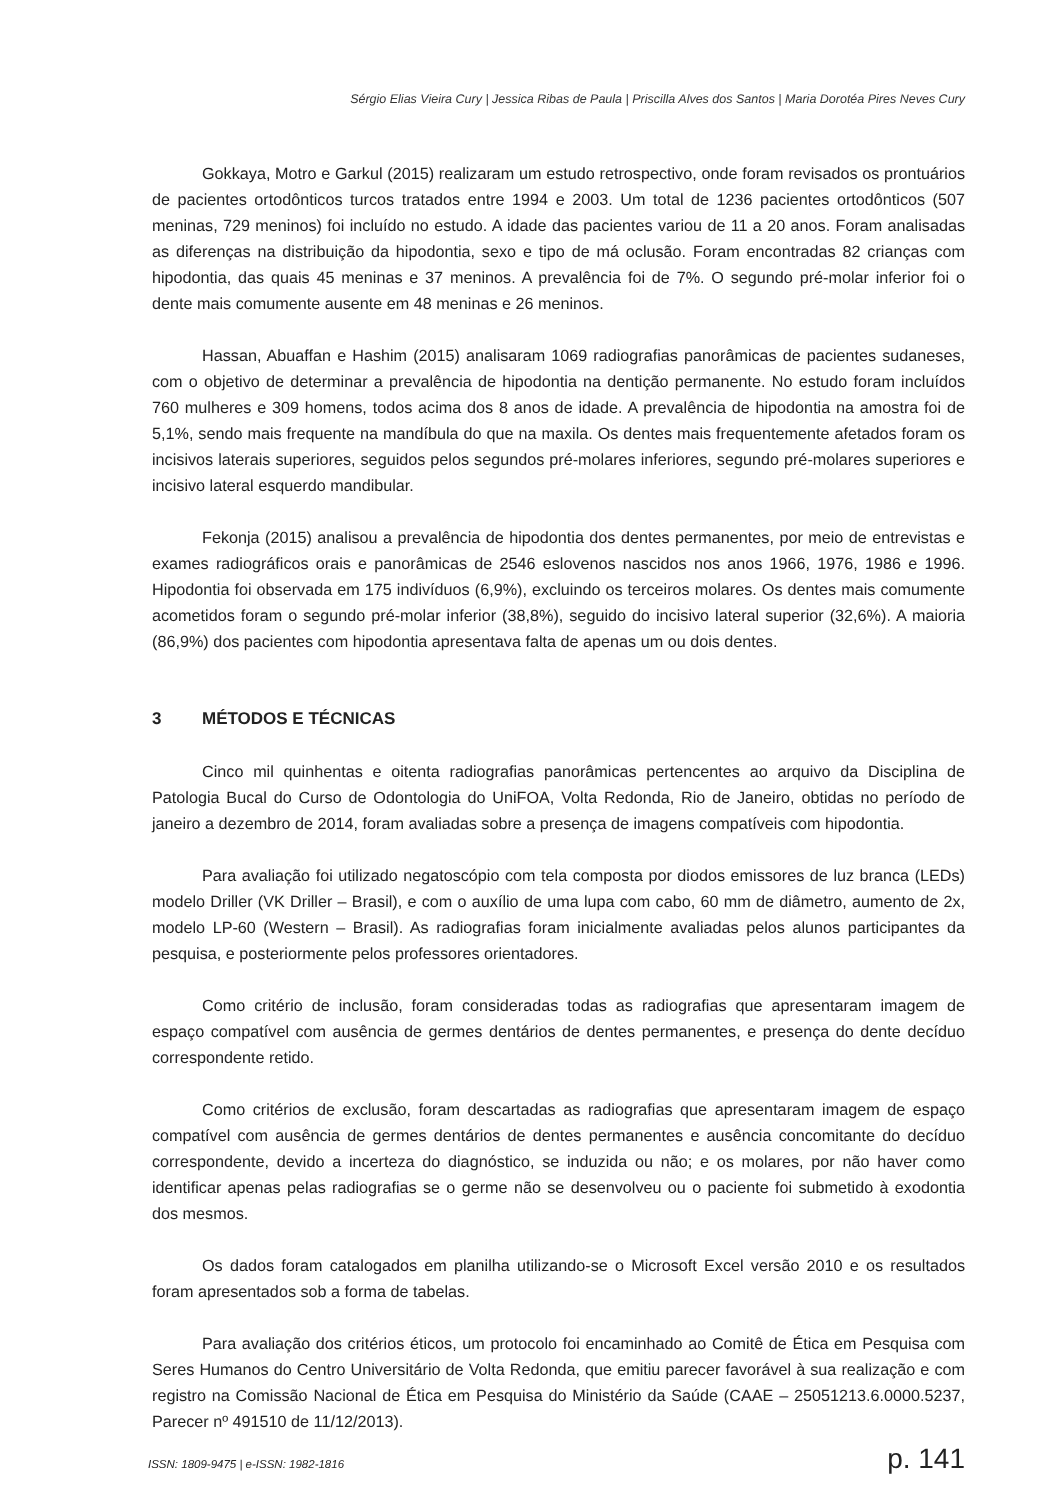Sérgio Elias Vieira Cury | Jessica Ribas de Paula | Priscilla Alves dos Santos | Maria Dorotéa Pires Neves Cury
Gokkaya, Motro e Garkul (2015) realizaram um estudo retrospectivo, onde foram revisados os prontuários de pacientes ortodônticos turcos tratados entre 1994 e 2003. Um total de 1236 pacientes ortodônticos (507 meninas, 729 meninos) foi incluído no estudo. A idade das pacientes variou de 11 a 20 anos. Foram analisadas as diferenças na distribuição da hipodontia, sexo e tipo de má oclusão. Foram encontradas 82 crianças com hipodontia, das quais 45 meninas e 37 meninos. A prevalência foi de 7%. O segundo pré-molar inferior foi o dente mais comumente ausente em 48 meninas e 26 meninos.
Hassan, Abuaffan e Hashim (2015) analisaram 1069 radiografias panorâmicas de pacientes sudaneses, com o objetivo de determinar a prevalência de hipodontia na dentição permanente. No estudo foram incluídos 760 mulheres e 309 homens, todos acima dos 8 anos de idade. A prevalência de hipodontia na amostra foi de 5,1%, sendo mais frequente na mandíbula do que na maxila. Os dentes mais frequentemente afetados foram os incisivos laterais superiores, seguidos pelos segundos pré-molares inferiores, segundo pré-molares superiores e incisivo lateral esquerdo mandibular.
Fekonja (2015) analisou a prevalência de hipodontia dos dentes permanentes, por meio de entrevistas e exames radiográficos orais e panorâmicas de 2546 eslovenos nascidos nos anos 1966, 1976, 1986 e 1996. Hipodontia foi observada em 175 indivíduos (6,9%), excluindo os terceiros molares. Os dentes mais comumente acometidos foram o segundo pré-molar inferior (38,8%), seguido do incisivo lateral superior (32,6%). A maioria (86,9%) dos pacientes com hipodontia apresentava falta de apenas um ou dois dentes.
3 MÉTODOS E TÉCNICAS
Cinco mil quinhentas e oitenta radiografias panorâmicas pertencentes ao arquivo da Disciplina de Patologia Bucal do Curso de Odontologia do UniFOA, Volta Redonda, Rio de Janeiro, obtidas no período de janeiro a dezembro de 2014, foram avaliadas sobre a presença de imagens compatíveis com hipodontia.
Para avaliação foi utilizado negatoscópio com tela composta por diodos emissores de luz branca (LEDs) modelo Driller (VK Driller – Brasil), e com o auxílio de uma lupa com cabo, 60 mm de diâmetro, aumento de 2x, modelo LP-60 (Western – Brasil). As radiografias foram inicialmente avaliadas pelos alunos participantes da pesquisa, e posteriormente pelos professores orientadores.
Como critério de inclusão, foram consideradas todas as radiografias que apresentaram imagem de espaço compatível com ausência de germes dentários de dentes permanentes, e presença do dente decíduo correspondente retido.
Como critérios de exclusão, foram descartadas as radiografias que apresentaram imagem de espaço compatível com ausência de germes dentários de dentes permanentes e ausência concomitante do decíduo correspondente, devido a incerteza do diagnóstico, se induzida ou não; e os molares, por não haver como identificar apenas pelas radiografias se o germe não se desenvolveu ou o paciente foi submetido à exodontia dos mesmos.
Os dados foram catalogados em planilha utilizando-se o Microsoft Excel versão 2010 e os resultados foram apresentados sob a forma de tabelas.
Para avaliação dos critérios éticos, um protocolo foi encaminhado ao Comitê de Ética em Pesquisa com Seres Humanos do Centro Universitário de Volta Redonda, que emitiu parecer favorável à sua realização e com registro na Comissão Nacional de Ética em Pesquisa do Ministério da Saúde (CAAE – 25051213.6.0000.5237, Parecer nº 491510 de 11/12/2013).
ISSN: 1809-9475 | e-ISSN: 1982-1816 p. 141